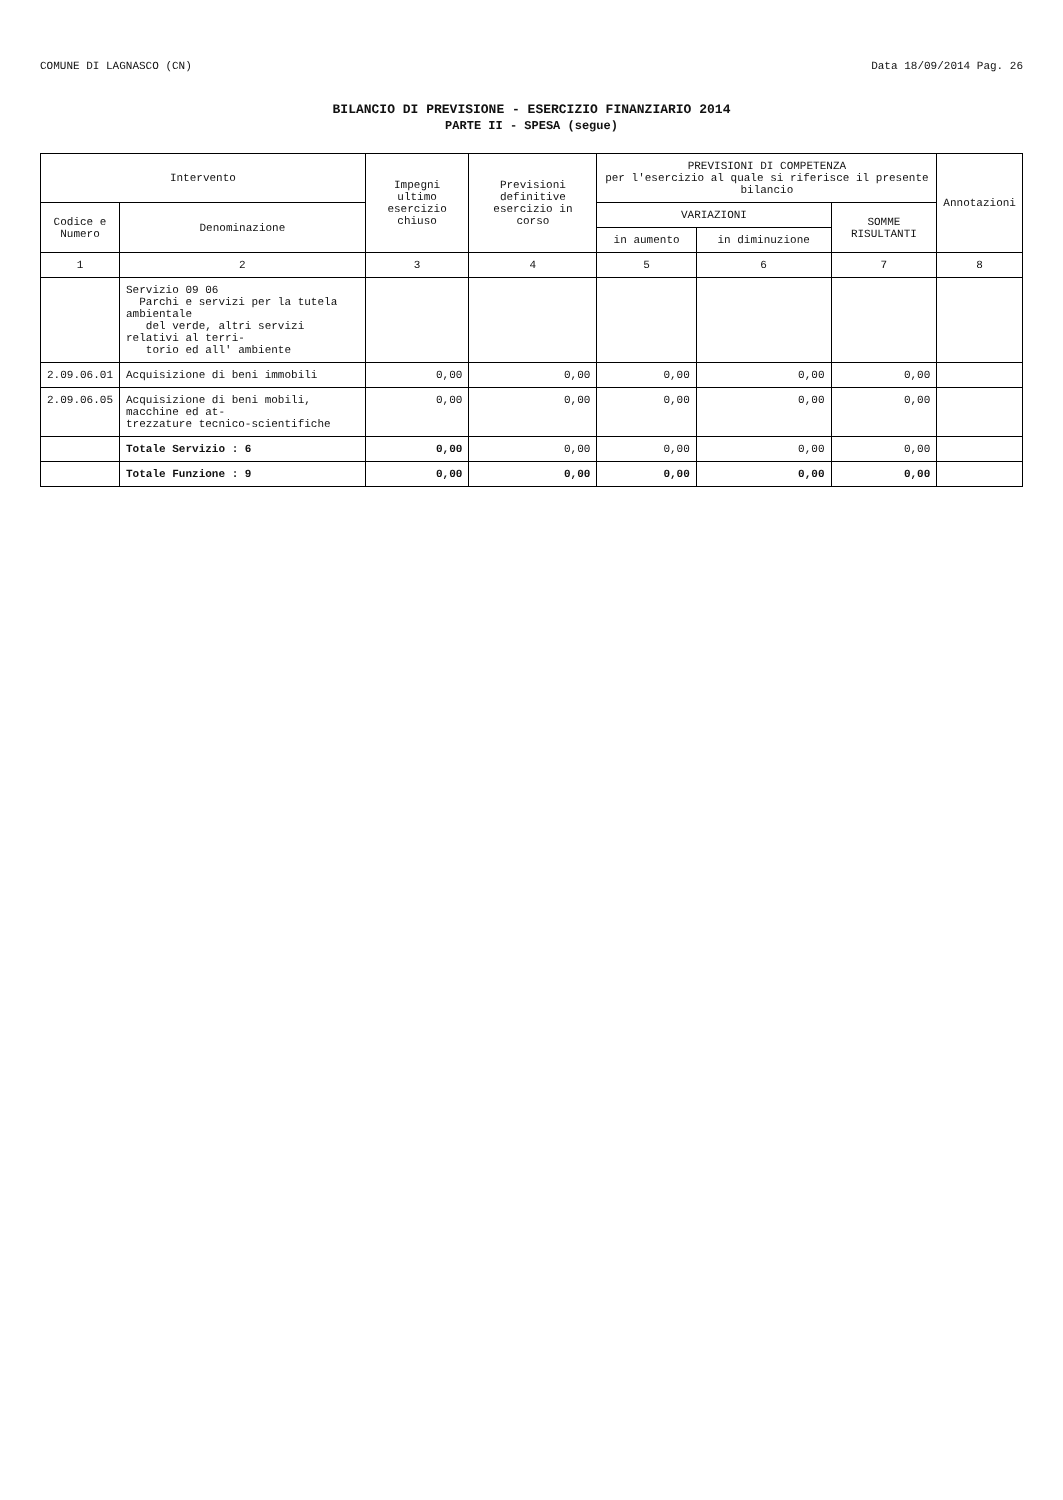COMUNE DI LAGNASCO (CN) Data 18/09/2014 Pag. 26
BILANCIO DI PREVISIONE - ESERCIZIO FINANZIARIO 2014
PARTE II - SPESA (segue)
| Intervento | | Impegni ultimo esercizio chiuso | Previsioni definitive esercizio in corso | PREVISIONI DI COMPETENZA per l'esercizio al quale si riferisce il presente bilancio | | | Annotazioni |
| --- | --- | --- | --- | --- | --- | --- | --- |
| Codice e Numero | Denominazione | | | VARIAZIONI | | SOMME RISULTANTI | |
| | | | | in aumento | in diminuzione | | |
| 1 | 2 | 3 | 4 | 5 | 6 | 7 | 8 |
| | Servizio 09 06 Parchi e servizi per la tutela ambientale del verde, altri servizi relativi al terri- torio ed all' ambiente | | | | | | |
| 2.09.06.01 | Acquisizione di beni immobili | 0,00 | 0,00 | 0,00 | 0,00 | 0,00 | |
| 2.09.06.05 | Acquisizione di beni mobili, macchine ed at- trezzature tecnico-scientifiche | 0,00 | 0,00 | 0,00 | 0,00 | 0,00 | |
| | Totale Servizio : 6 | 0,00 | 0,00 | 0,00 | 0,00 | 0,00 | |
| | Totale Funzione : 9 | 0,00 | 0,00 | 0,00 | 0,00 | 0,00 | |